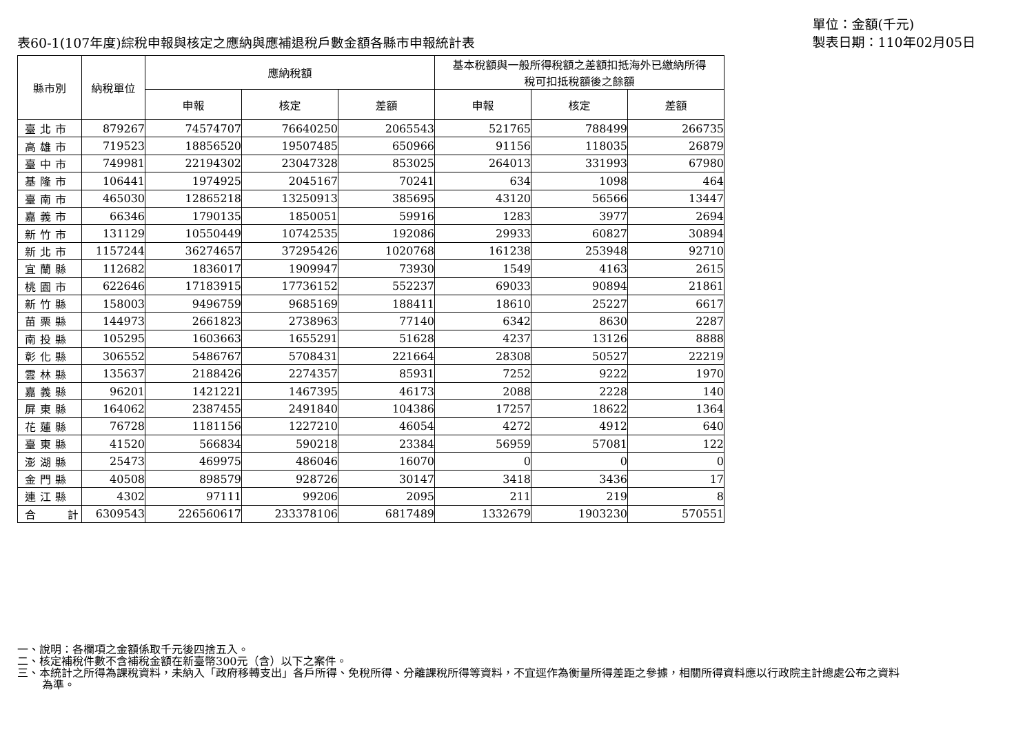表60-1(107年度)綜稅申報與核定之應納與應補退稅戶數金額各縣市申報統計表
單位：金額(千元)
製表日期：110年02月05日
| 縣市別 | 納稅單位 | 應納稅額 | | | 基本稅額與一般所得稅額之差額扣抵海外已繳納所得 稅可扣抵稅額後之餘額 | | |
| --- | --- | --- | --- | --- | --- | --- | --- |
| | | 申報 | 核定 | 差額 | 申報 | 核定 | 差額 |
| 臺北市 | 879267 | 74574707 | 76640250 | 2065543 | 521765 | 788499 | 266735 |
| 高雄市 | 719523 | 18856520 | 19507485 | 650966 | 91156 | 118035 | 26879 |
| 臺中市 | 749981 | 22194302 | 23047328 | 853025 | 264013 | 331993 | 67980 |
| 基隆市 | 106441 | 1974925 | 2045167 | 70241 | 634 | 1098 | 464 |
| 臺南市 | 465030 | 12865218 | 13250913 | 385695 | 43120 | 56566 | 13447 |
| 嘉義市 | 66346 | 1790135 | 1850051 | 59916 | 1283 | 3977 | 2694 |
| 新竹市 | 131129 | 10550449 | 10742535 | 192086 | 29933 | 60827 | 30894 |
| 新北市 | 1157244 | 36274657 | 37295426 | 1020768 | 161238 | 253948 | 92710 |
| 宜蘭縣 | 112682 | 1836017 | 1909947 | 73930 | 1549 | 4163 | 2615 |
| 桃園市 | 622646 | 17183915 | 17736152 | 552237 | 69033 | 90894 | 21861 |
| 新竹縣 | 158003 | 9496759 | 9685169 | 188411 | 18610 | 25227 | 6617 |
| 苗栗縣 | 144973 | 2661823 | 2738963 | 77140 | 6342 | 8630 | 2287 |
| 南投縣 | 105295 | 1603663 | 1655291 | 51628 | 4237 | 13126 | 8888 |
| 彰化縣 | 306552 | 5486767 | 5708431 | 221664 | 28308 | 50527 | 22219 |
| 雲林縣 | 135637 | 2188426 | 2274357 | 85931 | 7252 | 9222 | 1970 |
| 嘉義縣 | 96201 | 1421221 | 1467395 | 46173 | 2088 | 2228 | 140 |
| 屏東縣 | 164062 | 2387455 | 2491840 | 104386 | 17257 | 18622 | 1364 |
| 花蓮縣 | 76728 | 1181156 | 1227210 | 46054 | 4272 | 4912 | 640 |
| 臺東縣 | 41520 | 566834 | 590218 | 23384 | 56959 | 57081 | 122 |
| 澎湖縣 | 25473 | 469975 | 486046 | 16070 | 0 | 0 | 0 |
| 金門縣 | 40508 | 898579 | 928726 | 30147 | 3418 | 3436 | 17 |
| 連江縣 | 4302 | 97111 | 99206 | 2095 | 211 | 219 | 8 |
| 合 計 | 6309543 | 226560617 | 233378106 | 6817489 | 1332679 | 1903230 | 570551 |
一、說明：各欄項之金額係取千元後四捨五入。
二、核定補稅件數不含補稅金額在新臺幣300元（含）以下之案件。
三、本統計之所得為課稅資料，未納入「政府移轉支出」各戶所得、免稅所得、分離課稅所得等資料，不宜逕作為衡量所得差距之參據，相關所得資料應以行政院主計總處公布之資料
為準。